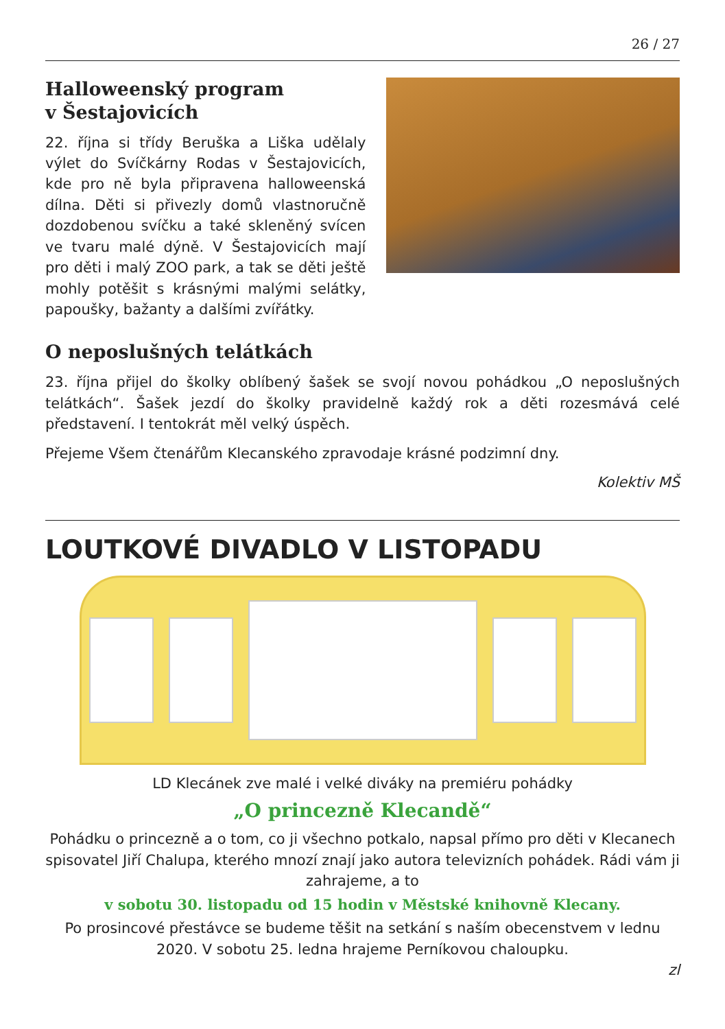26 / 27
Halloweenský program
v Šestajovicích
22. října si třídy Beruška a Liška udělaly výlet do Svíčkárny Rodas v Šestajovicích, kde pro ně byla připravena halloweenská dílna. Děti si přivezly domů vlastnoručně dozdobenou svíčku a také skleněný svícen ve tvaru malé dýně. V Šestajovicích mají pro děti i malý ZOO park, a tak se děti ještě mohly potěšit s krásnými malými selátky, papoušky, bažanty a dalšími zvířátky.
O neposlušných telátkách
23. října přijel do školky oblíbený šašek se svojí novou pohádkou „O neposlušných telátkách“. Šašek jezdí do školky pravidelně každý rok a děti rozesmává celé představení. I tentokrát měl velký úspěch.
Přejeme Všem čtenářům Klecanského zpravodaje krásné podzimní dny.
Kolektiv MŠ
LOUTKOVÉ DIVADLO V LISTOPADU
LD Klecánek zve malé i velké diváky na premiéru pohádky
„O princezně Klecandě“
Pohádku o princezně a o tom, co ji všechno potkalo, napsal přímo pro děti v Klecanech spisovatel Jiří Chalupa, kterého mnozí znají jako autora televizních pohádek. Rádi vám ji zahrajeme, a to
v sobotu 30. listopadu od 15 hodin v Městské knihovně Klecany.
Po prosincové přestávce se budeme těšit na setkání s naším obecenstvem v lednu 2020. V sobotu 25. ledna hrajeme Perníkovou chaloupku.
zl